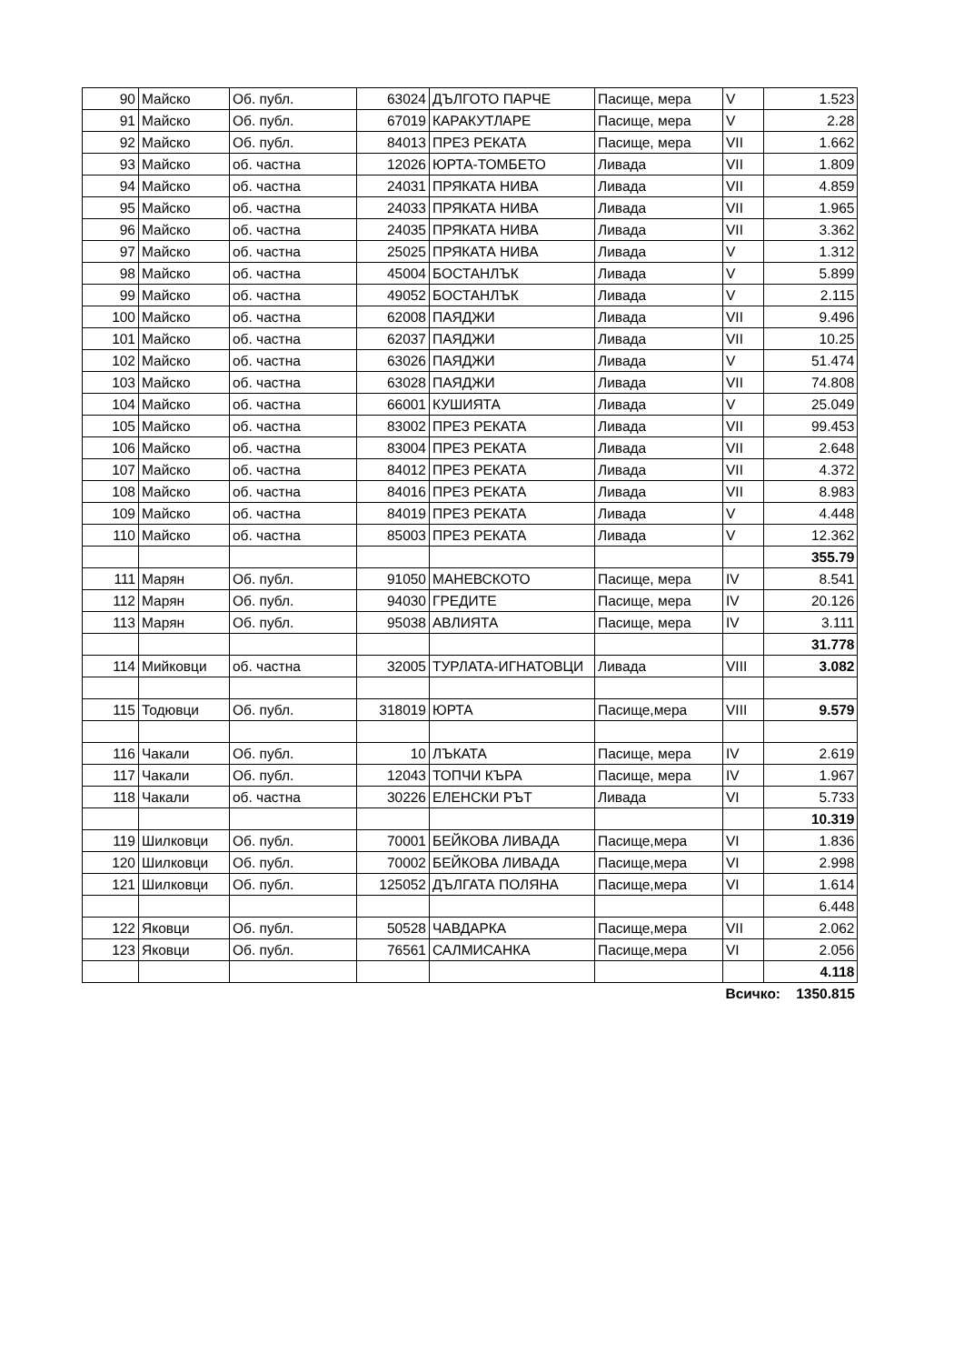| 90 | Майско | Об. публ. | 63024 | ДЪЛГОТО ПАРЧЕ | Пасище, мера | V | 1.523 |
| 91 | Майско | Об. публ. | 67019 | КАРАКУТЛАРЕ | Пасище, мера | V | 2.28 |
| 92 | Майско | Об. публ. | 84013 | ПРЕЗ РЕКАТА | Пасище, мера | VII | 1.662 |
| 93 | Майско | об. частна | 12026 | ЮРТА-ТОМБЕТО | Ливада | VII | 1.809 |
| 94 | Майско | об. частна | 24031 | ПРЯКАТА НИВА | Ливада | VII | 4.859 |
| 95 | Майско | об. частна | 24033 | ПРЯКАТА НИВА | Ливада | VII | 1.965 |
| 96 | Майско | об. частна | 24035 | ПРЯКАТА НИВА | Ливада | VII | 3.362 |
| 97 | Майско | об. частна | 25025 | ПРЯКАТА НИВА | Ливада | V | 1.312 |
| 98 | Майско | об. частна | 45004 | БОСТАНЛЪК | Ливада | V | 5.899 |
| 99 | Майско | об. частна | 49052 | БОСТАНЛЪК | Ливада | V | 2.115 |
| 100 | Майско | об. частна | 62008 | ПАЯДЖИ | Ливада | VII | 9.496 |
| 101 | Майско | об. частна | 62037 | ПАЯДЖИ | Ливада | VII | 10.25 |
| 102 | Майско | об. частна | 63026 | ПАЯДЖИ | Ливада | V | 51.474 |
| 103 | Майско | об. частна | 63028 | ПАЯДЖИ | Ливада | VII | 74.808 |
| 104 | Майско | об. частна | 66001 | КУШИЯТА | Ливада | V | 25.049 |
| 105 | Майско | об. частна | 83002 | ПРЕЗ РЕКАТА | Ливада | VII | 99.453 |
| 106 | Майско | об. частна | 83004 | ПРЕЗ РЕКАТА | Ливада | VII | 2.648 |
| 107 | Майско | об. частна | 84012 | ПРЕЗ РЕКАТА | Ливада | VII | 4.372 |
| 108 | Майско | об. частна | 84016 | ПРЕЗ РЕКАТА | Ливада | VII | 8.983 |
| 109 | Майско | об. частна | 84019 | ПРЕЗ РЕКАТА | Ливада | V | 4.448 |
| 110 | Майско | об. частна | 85003 | ПРЕЗ РЕКАТА | Ливада | V | 12.362 |
| | | | | | | | 355.79 |
| 111 | Марян | Об. публ. | 91050 | МАНЕВСКОТО | Пасище, мера | IV | 8.541 |
| 112 | Марян | Об. публ. | 94030 | ГРЕДИТЕ | Пасище, мера | IV | 20.126 |
| 113 | Марян | Об. публ. | 95038 | АВЛИЯТА | Пасище, мера | IV | 3.111 |
| | | | | | | | 31.778 |
| 114 | Мийковци | об. частна | 32005 | ТУРЛАТА-ИГНАТОВЦИ | Ливада | VIII | 3.082 |
| 115 | Тодювци | Об. публ. | 318019 | ЮРТА | Пасище,мера | VIII | 9.579 |
| 116 | Чакали | Об. публ. | 10 | ЛЪКАТА | Пасище, мера | IV | 2.619 |
| 117 | Чакали | Об. публ. | 12043 | ТОПЧИ КЪРА | Пасище, мера | IV | 1.967 |
| 118 | Чакали | об. частна | 30226 | ЕЛЕНСКИ РЪТ | Ливада | VI | 5.733 |
| | | | | | | | 10.319 |
| 119 | Шилковци | Об. публ. | 70001 | БЕЙКОВА ЛИВАДА | Пасище,мера | VI | 1.836 |
| 120 | Шилковци | Об. публ. | 70002 | БЕЙКОВА ЛИВАДА | Пасище,мера | VI | 2.998 |
| 121 | Шилковци | Об. публ. | 125052 | ДЪЛГАТА ПОЛЯНА | Пасище,мера | VI | 1.614 |
| | | | | | | | 6.448 |
| 122 | Яковци | Об. публ. | 50528 | ЧАВДАРКА | Пасище,мера | VII | 2.062 |
| 123 | Яковци | Об. публ. | 76561 | САЛМИСАНКА | Пасище,мера | VI | 2.056 |
| | | | | | | | 4.118 |
| | | | | | | Всичко: 1350.815 | |